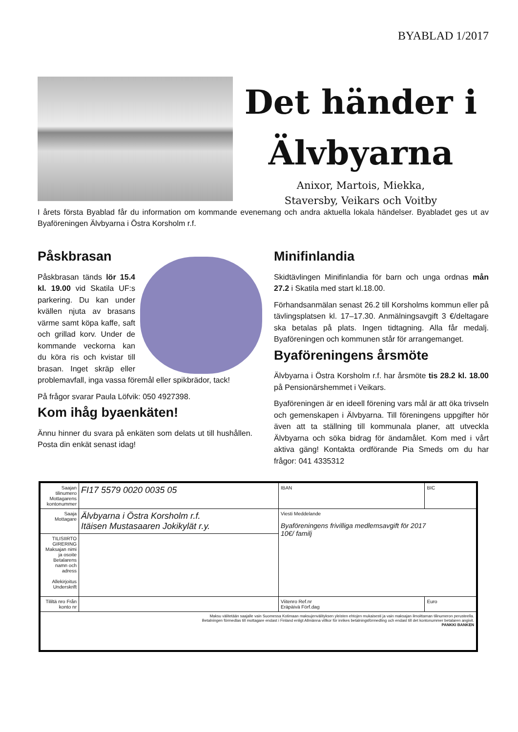BYABLAD 1/2017
Det händer i
Älvbyarna
Anixor, Martois, Miekka,
Staversby, Veikars och Voitby
I årets första Byablad får du information om kommande evenemang och andra aktuella lokala händelser. Byabladet ges ut av Byaföreningen Älvbyarna i Östra Korsholm r.f.
Påskbrasan
Påskbrasan tänds lör 15.4 kl. 19.00 vid Skatila UF:s parkering. Du kan under kvällen njuta av brasans värme samt köpa kaffe, saft och grillad korv. Under de kommande veckorna kan du köra ris och kvistar till brasan. Inget skräp eller problemavfall, inga vassa föremål eller spikbrädor, tack!
På frågor svarar Paula Löfvik: 050 4927398.
Kom ihåg byaenkäten!
Ännu hinner du svara på enkäten som delats ut till hushållen. Posta din enkät senast idag!
Minifinlandia
Skidtävlingen Minifinlandia för barn och unga ordnas mån 27.2 i Skatila med start kl.18.00.
Förhandsanmälan senast 26.2 till Korsholms kommun eller på tävlingsplatsen kl. 17–17.30. Anmälningsavgift 3 €/deltagare ska betalas på plats. Ingen tidtagning. Alla får medalj. Byaföreningen och kommunen står för arrangemanget.
Byaföreningens årsmöte
Älvbyarna i Östra Korsholm r.f. har årsmöte tis 28.2 kl. 18.00 på Pensionärshemmet i Veikars.
Byaföreningen är en ideell förening vars mål är att öka trivseln och gemenskapen i Älvbyarna. Till föreningens uppgifter hör även att ta ställning till kommunala planer, att utveckla Älvbyarna och söka bidrag för ändamålet. Kom med i vårt aktiva gäng! Kontakta ordförande Pia Smeds om du har frågor: 041 4335312
| Saajan tilinumero Mottagarens kontonummer | FI17 5579 0020 0035 05 | IBAN | BIC |
| Saaja Mottagare | Älvbyarna i Östra Korsholm r.f. Itäisen Mustasaaren Jokikylät r.y. | Viesti Meddelande Byaföreningens frivilliga medlemsavgift för 2017 10€/ familj | |
| TILISIIRTO GIRERING Maksajan nimi ja osoite Betalarens namn och adress Allekirjoitus Underskrift | | | |
| Tililtä nro Från konto nr | | Viitenro Ref.nr Eräpäivä Förf.dag | Euro |
| Maksu välitetään saajalle vain Suomessa Kotimaan maksujenvälityksen yleisten ehtojen mukaisesti ja vain maksajan ilmoittaman tilinumeron perusteella. Betalningen förmedlas till mottagare endast i Finland enligt Allmänna villkor för inrikes betalningsförmedling och endast till det kontonummer betalaren angivit. PANKKI BANKEN | | | |